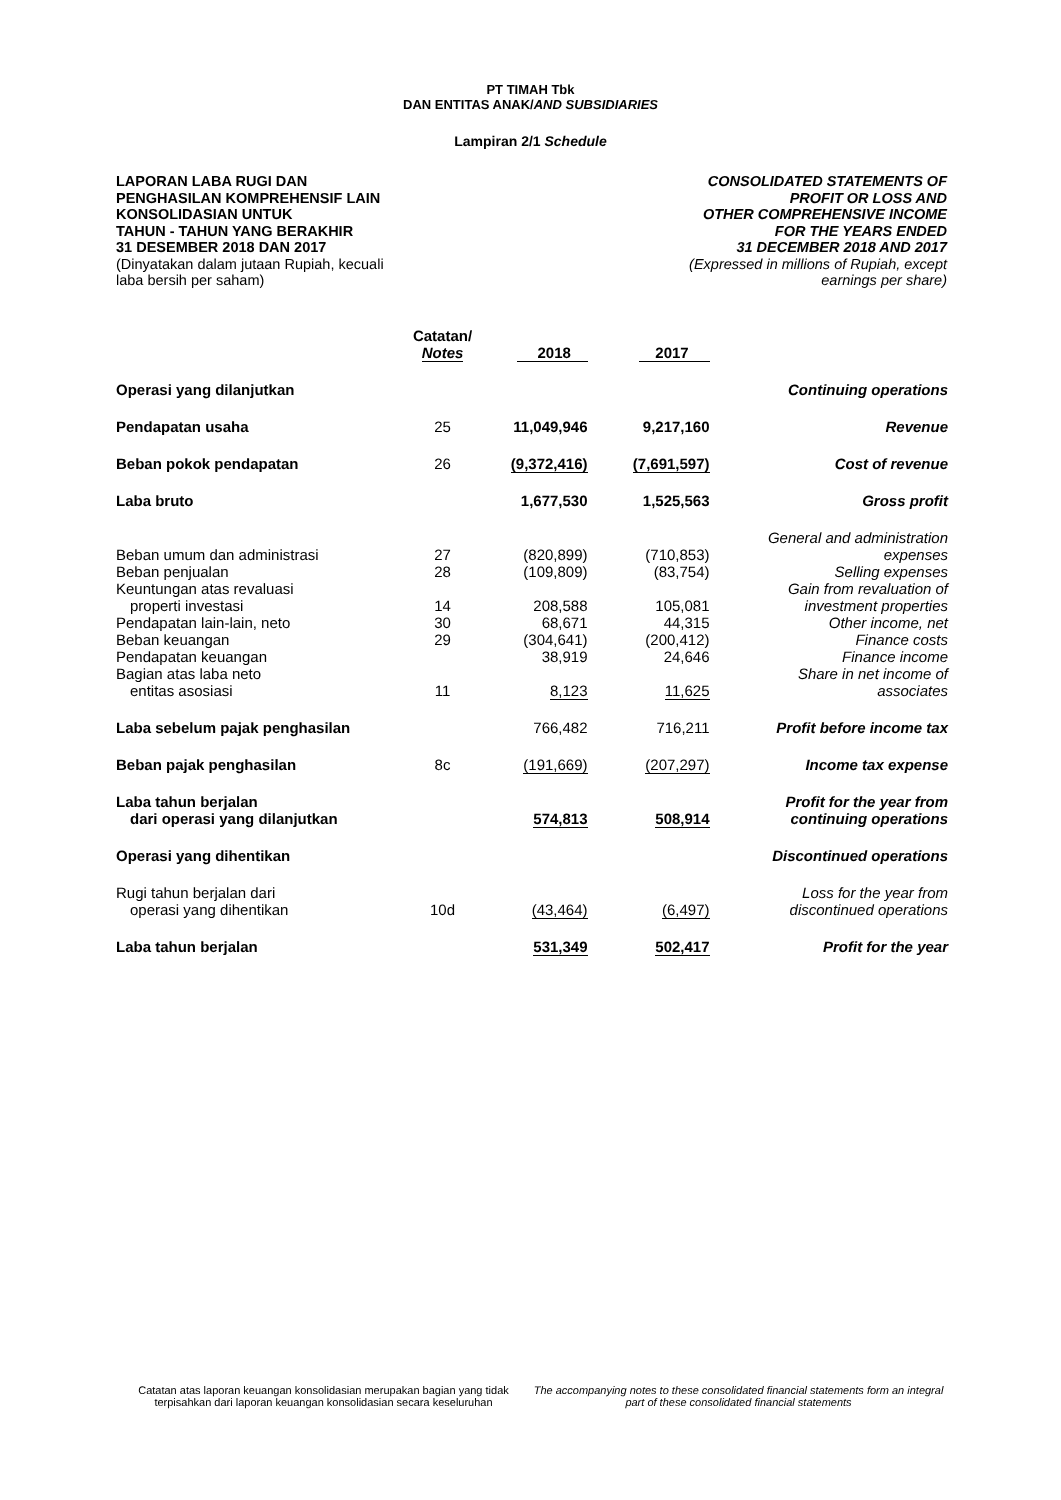PT TIMAH Tbk
DAN ENTITAS ANAK/AND SUBSIDIARIES
Lampiran 2/1 Schedule
LAPORAN LABA RUGI DAN
PENGHASILAN KOMPREHENSIF LAIN
KONSOLIDASIAN UNTUK
TAHUN - TAHUN YANG BERAKHIR
31 DESEMBER 2018 DAN 2017
(Dinyatakan dalam jutaan Rupiah, kecuali
laba bersih per saham)
CONSOLIDATED STATEMENTS OF
PROFIT OR LOSS AND
OTHER COMPREHENSIVE INCOME
FOR THE YEARS ENDED
31 DECEMBER 2018 AND 2017
(Expressed in millions of Rupiah, except
earnings per share)
| | Catatan/ Notes | 2018 | 2017 | |
| --- | --- | --- | --- | --- |
| Operasi yang dilanjutkan | | | | Continuing operations |
| Pendapatan usaha | 25 | 11,049,946 | 9,217,160 | Revenue |
| Beban pokok pendapatan | 26 | (9,372,416) | (7,691,597) | Cost of revenue |
| Laba bruto | | 1,677,530 | 1,525,563 | Gross profit |
| | | | | General and administration |
| Beban umum dan administrasi | 27 | (820,899) | (710,853) | expenses |
| Beban penjualan | 28 | (109,809) | (83,754) | Selling expenses |
| Keuntungan atas revaluasi | | | | Gain from revaluation of |
| properti investasi | 14 | 208,588 | 105,081 | investment properties |
| Pendapatan lain-lain, neto | 30 | 68,671 | 44,315 | Other income, net |
| Beban keuangan | 29 | (304,641) | (200,412) | Finance costs |
| Pendapatan keuangan | | 38,919 | 24,646 | Finance income |
| Bagian atas laba neto | | | | Share in net income of |
| entitas asosiasi | 11 | 8,123 | 11,625 | associates |
| Laba sebelum pajak penghasilan | | 766,482 | 716,211 | Profit before income tax |
| Beban pajak penghasilan | 8c | (191,669) | (207,297) | Income tax expense |
| Laba tahun berjalan dari operasi yang dilanjutkan | | 574,813 | 508,914 | Profit for the year from continuing operations |
| Operasi yang dihentikan | | | | Discontinued operations |
| Rugi tahun berjalan dari operasi yang dihentikan | 10d | (43,464) | (6,497) | Loss for the year from discontinued operations |
| Laba tahun berjalan | | 531,349 | 502,417 | Profit for the year |
Catatan atas laporan keuangan konsolidasian merupakan bagian yang tidak terpisahkan dari laporan keuangan konsolidasian secara keseluruhan
The accompanying notes to these consolidated financial statements form an integral part of these consolidated financial statements